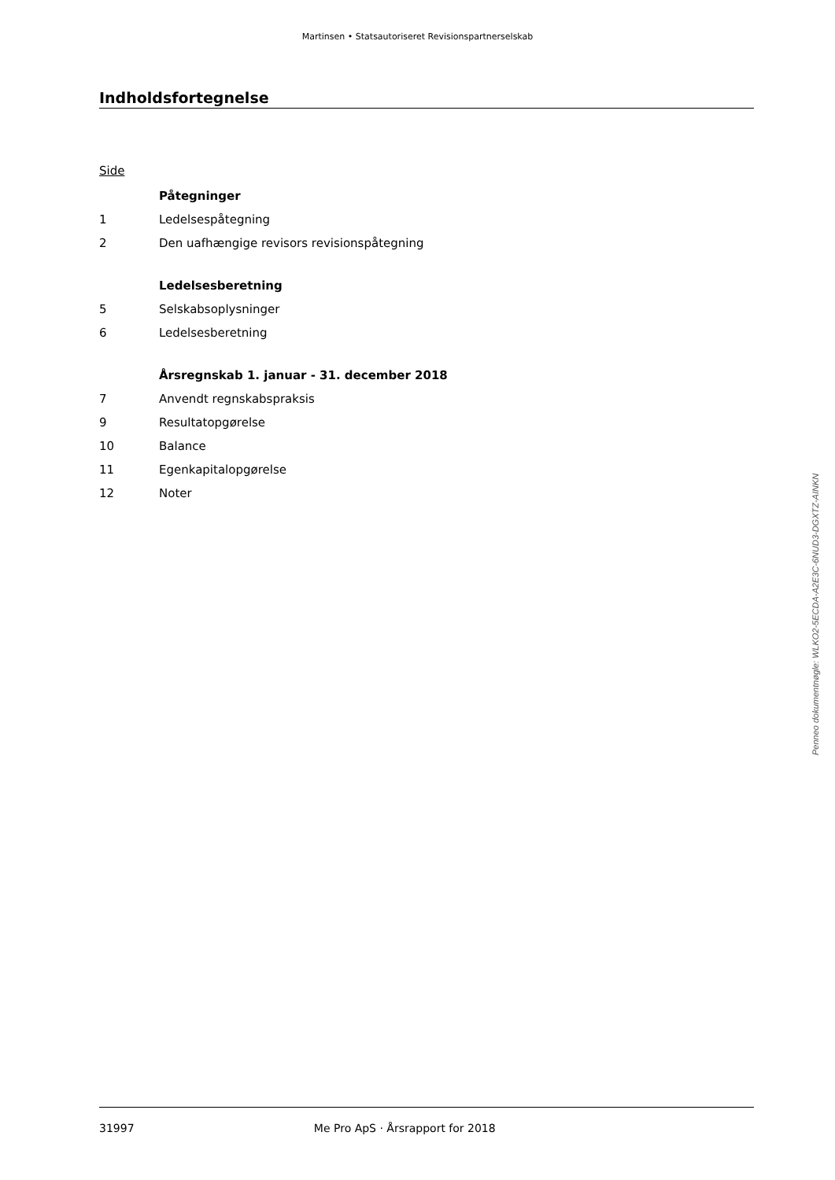Martinsen • Statsautoriseret Revisionspartnerselskab
Indholdsfortegnelse
Side
Påtegninger
1 Ledelsespåtegning
2 Den uafhængige revisors revisionspåtegning
Ledelsesberetning
5 Selskabsoplysninger
6 Ledelsesberetning
Årsregnskab 1. januar - 31. december 2018
7 Anvendt regnskabspraksis
9 Resultatopgørelse
10 Balance
11 Egenkapitalopgørelse
12 Noter
Penneo dokumentnøgle: WLKO2-5ECDA-A2E3C-6NUD3-DGXTZ-AINKN
31997 Me Pro ApS · Årsrapport for 2018